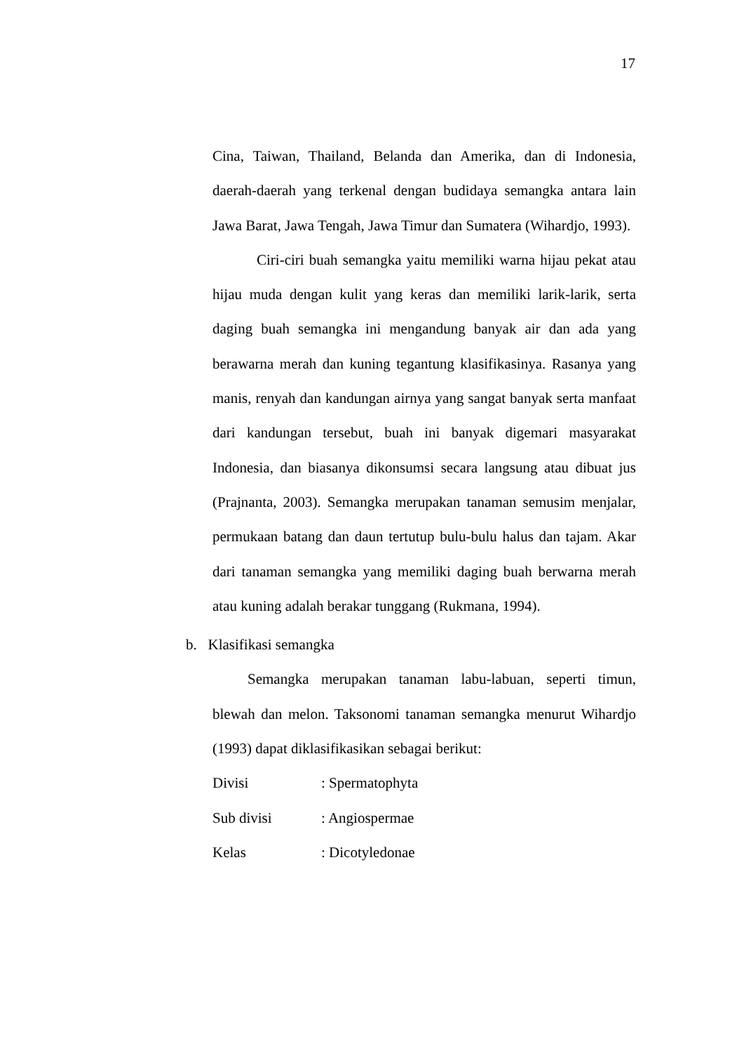17
Cina, Taiwan, Thailand, Belanda dan Amerika, dan di Indonesia, daerah-daerah yang terkenal dengan budidaya semangka antara lain Jawa Barat, Jawa Tengah, Jawa Timur dan Sumatera (Wihardjo, 1993).
Ciri-ciri buah semangka yaitu memiliki warna hijau pekat atau hijau muda dengan kulit yang keras dan memiliki larik-larik, serta daging buah semangka ini mengandung banyak air dan ada yang berawarna merah dan kuning tegantung klasifikasinya. Rasanya yang manis, renyah dan kandungan airnya yang sangat banyak serta manfaat dari kandungan tersebut, buah ini banyak digemari masyarakat Indonesia, dan biasanya dikonsumsi secara langsung atau dibuat jus (Prajnanta, 2003). Semangka merupakan tanaman semusim menjalar, permukaan batang dan daun tertutup bulu-bulu halus dan tajam. Akar dari tanaman semangka yang memiliki daging buah berwarna merah atau kuning adalah berakar tunggang (Rukmana, 1994).
b. Klasifikasi semangka
Semangka merupakan tanaman labu-labuan, seperti timun, blewah dan melon. Taksonomi tanaman semangka menurut Wihardjo (1993) dapat diklasifikasikan sebagai berikut:
Divisi : Spermatophyta
Sub divisi : Angiospermae
Kelas : Dicotyledonae